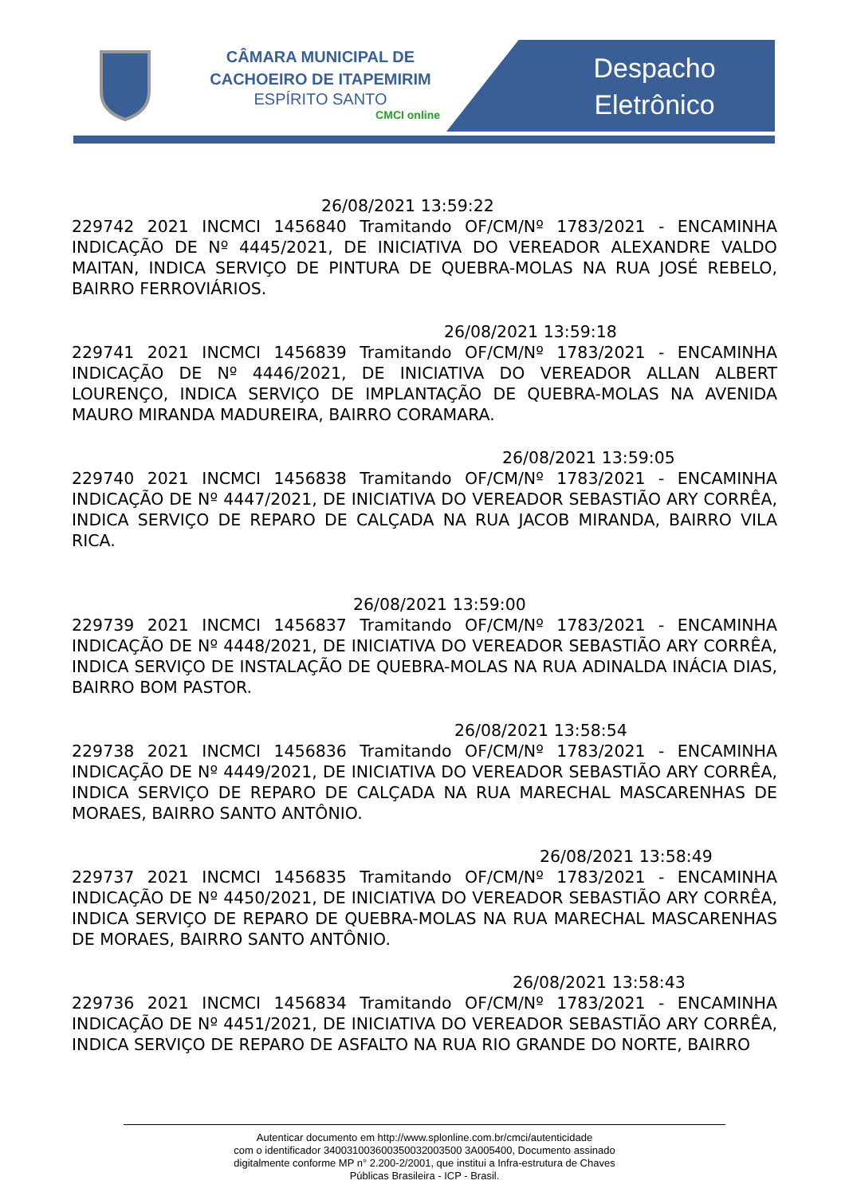CÂMARA MUNICIPAL DE CACHOEIRO DE ITAPEMIRIM
ESPÍRITO SANTO
CMCI online
Despacho
Eletrônico
26/08/2021 13:59:22
229742 2021 INCMCI 1456840 Tramitando OF/CM/Nº 1783/2021 - ENCAMINHA INDICAÇÃO DE Nº 4445/2021, DE INICIATIVA DO VEREADOR ALEXANDRE VALDO MAITAN, INDICA SERVIÇO DE PINTURA DE QUEBRA-MOLAS NA RUA JOSÉ REBELO, BAIRRO FERROVIÁRIOS.
26/08/2021 13:59:18
229741 2021 INCMCI 1456839 Tramitando OF/CM/Nº 1783/2021 - ENCAMINHA INDICAÇÃO DE Nº 4446/2021, DE INICIATIVA DO VEREADOR ALLAN ALBERT LOURENÇO, INDICA SERVIÇO DE IMPLANTAÇÃO DE QUEBRA-MOLAS NA AVENIDA MAURO MIRANDA MADUREIRA, BAIRRO CORAMARA.
26/08/2021 13:59:05
229740 2021 INCMCI 1456838 Tramitando OF/CM/Nº 1783/2021 - ENCAMINHA INDICAÇÃO DE Nº 4447/2021, DE INICIATIVA DO VEREADOR SEBASTIÃO ARY CORRÊA, INDICA SERVIÇO DE REPARO DE CALÇADA NA RUA JACOB MIRANDA, BAIRRO VILA RICA.
26/08/2021 13:59:00
229739 2021 INCMCI 1456837 Tramitando OF/CM/Nº 1783/2021 - ENCAMINHA INDICAÇÃO DE Nº 4448/2021, DE INICIATIVA DO VEREADOR SEBASTIÃO ARY CORRÊA, INDICA SERVIÇO DE INSTALAÇÃO DE QUEBRA-MOLAS NA RUA ADINALDA INÁCIA DIAS, BAIRRO BOM PASTOR.
26/08/2021 13:58:54
229738 2021 INCMCI 1456836 Tramitando OF/CM/Nº 1783/2021 - ENCAMINHA INDICAÇÃO DE Nº 4449/2021, DE INICIATIVA DO VEREADOR SEBASTIÃO ARY CORRÊA, INDICA SERVIÇO DE REPARO DE CALÇADA NA RUA MARECHAL MASCARENHAS DE MORAES, BAIRRO SANTO ANTÔNIO.
26/08/2021 13:58:49
229737 2021 INCMCI 1456835 Tramitando OF/CM/Nº 1783/2021 - ENCAMINHA INDICAÇÃO DE Nº 4450/2021, DE INICIATIVA DO VEREADOR SEBASTIÃO ARY CORRÊA, INDICA SERVIÇO DE REPARO DE QUEBRA-MOLAS NA RUA MARECHAL MASCARENHAS DE MORAES, BAIRRO SANTO ANTÔNIO.
26/08/2021 13:58:43
229736 2021 INCMCI 1456834 Tramitando OF/CM/Nº 1783/2021 - ENCAMINHA INDICAÇÃO DE Nº 4451/2021, DE INICIATIVA DO VEREADOR SEBASTIÃO ARY CORRÊA, INDICA SERVIÇO DE REPARO DE ASFALTO NA RUA RIO GRANDE DO NORTE, BAIRRO
Autenticar documento em http://www.splonline.com.br/cmci/autenticidade
com o identificador 340031003600350032003500 3A005400, Documento assinado
digitalmente conforme MP n° 2.200-2/2001, que institui a Infra-estrutura de Chaves
Públicas Brasileira - ICP - Brasil.